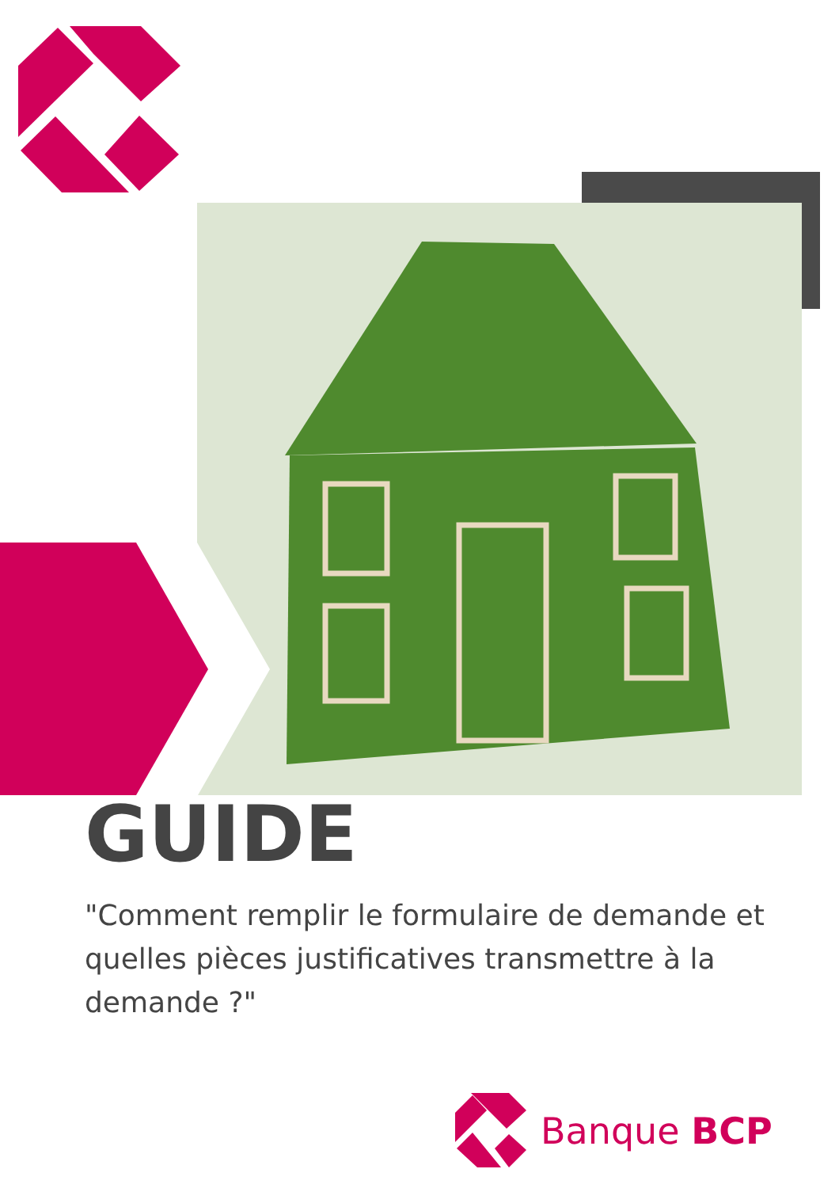GUIDE
"Comment remplir le formulaire de demande et quelles pièces justificatives transmettre à la demande ?"
Banque BCP